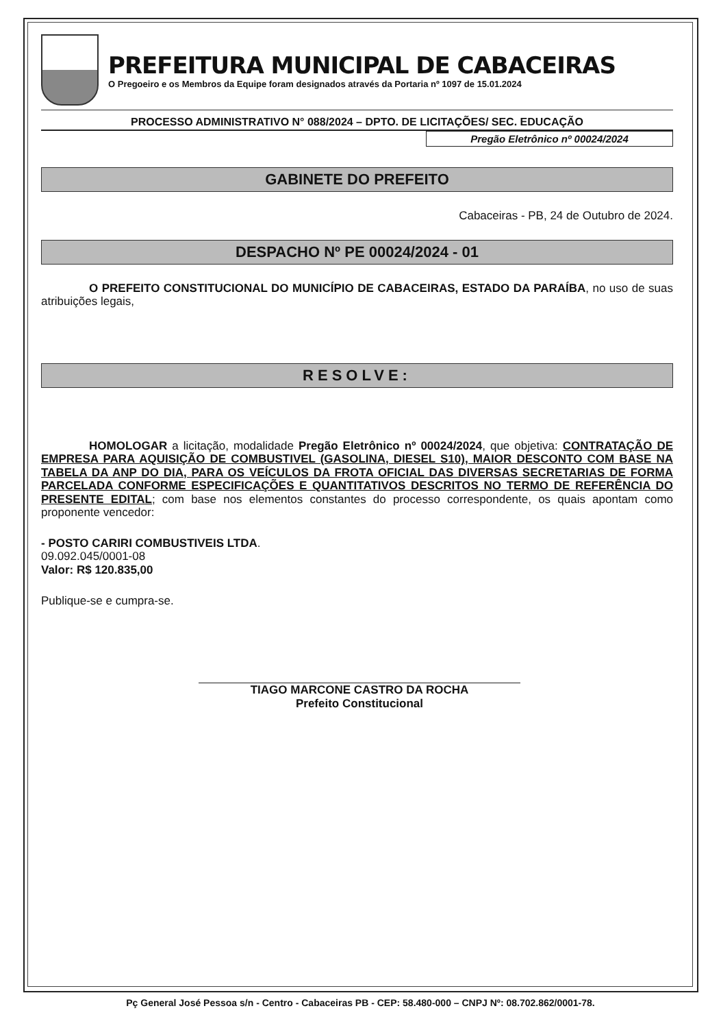PREFEITURA MUNICIPAL DE CABACEIRAS
O Pregoeiro e os Membros da Equipe foram designados através da Portaria nº 1097 de 15.01.2024
PROCESSO ADMINISTRATIVO N° 088/2024 – DPTO. DE LICITAÇÕES/ SEC. EDUCAÇÃO
Pregão Eletrônico nº 00024/2024
GABINETE DO PREFEITO
Cabaceiras - PB, 24 de Outubro de 2024.
DESPACHO Nº PE 00024/2024 - 01
O PREFEITO CONSTITUCIONAL DO MUNICÍPIO DE CABACEIRAS, ESTADO DA PARAÍBA, no uso de suas atribuições legais,
RESOLVE:
HOMOLOGAR a licitação, modalidade Pregão Eletrônico nº 00024/2024, que objetiva: CONTRATAÇÃO DE EMPRESA PARA AQUISIÇÃO DE COMBUSTIVEL (GASOLINA, DIESEL S10), MAIOR DESCONTO COM BASE NA TABELA DA ANP DO DIA, PARA OS VEÍCULOS DA FROTA OFICIAL DAS DIVERSAS SECRETARIAS DE FORMA PARCELADA CONFORME ESPECIFICAÇÕES E QUANTITATIVOS DESCRITOS NO TERMO DE REFERÊNCIA DO PRESENTE EDITAL; com base nos elementos constantes do processo correspondente, os quais apontam como proponente vencedor:
- POSTO CARIRI COMBUSTIVEIS LTDA.
09.092.045/0001-08
Valor: R$ 120.835,00
Publique-se e cumpra-se.
TIAGO MARCONE CASTRO DA ROCHA
Prefeito Constitucional
Pç General José Pessoa s/n - Centro - Cabaceiras PB - CEP: 58.480-000 – CNPJ Nº: 08.702.862/0001-78.